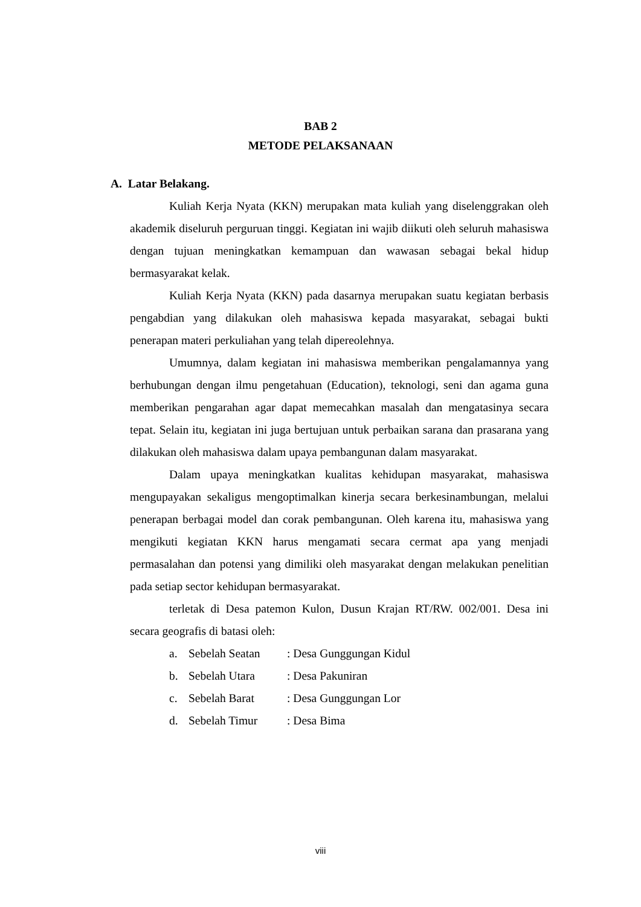BAB 2
METODE PELAKSANAAN
A. Latar Belakang.
Kuliah Kerja Nyata (KKN) merupakan mata kuliah yang diselenggrakan oleh akademik diseluruh perguruan tinggi. Kegiatan ini wajib diikuti oleh seluruh mahasiswa dengan tujuan meningkatkan kemampuan dan wawasan sebagai bekal hidup bermasyarakat kelak.
Kuliah Kerja Nyata (KKN) pada dasarnya merupakan suatu kegiatan berbasis pengabdian yang dilakukan oleh mahasiswa kepada masyarakat, sebagai bukti penerapan materi perkuliahan yang telah dipereolehnya.
Umumnya, dalam kegiatan ini mahasiswa memberikan pengalamannya yang berhubungan dengan ilmu pengetahuan (Education), teknologi, seni dan agama guna memberikan pengarahan agar dapat memecahkan masalah dan mengatasinya secara tepat. Selain itu, kegiatan ini juga bertujuan untuk perbaikan sarana dan prasarana yang dilakukan oleh mahasiswa dalam upaya pembangunan dalam masyarakat.
Dalam upaya meningkatkan kualitas kehidupan masyarakat, mahasiswa mengupayakan sekaligus mengoptimalkan kinerja secara berkesinambungan, melalui penerapan berbagai model dan corak pembangunan. Oleh karena itu, mahasiswa yang mengikuti kegiatan KKN harus mengamati secara cermat apa yang menjadi permasalahan dan potensi yang dimiliki oleh masyarakat dengan melakukan penelitian pada setiap sector kehidupan bermasyarakat.
terletak di Desa patemon Kulon, Dusun Krajan RT/RW. 002/001. Desa ini secara geografis di batasi oleh:
a. Sebelah Seatan: Desa Gunggungan Kidul
b. Sebelah Utara: Desa Pakuniran
c. Sebelah Barat: Desa Gunggungan Lor
d. Sebelah Timur: Desa Bima
viii